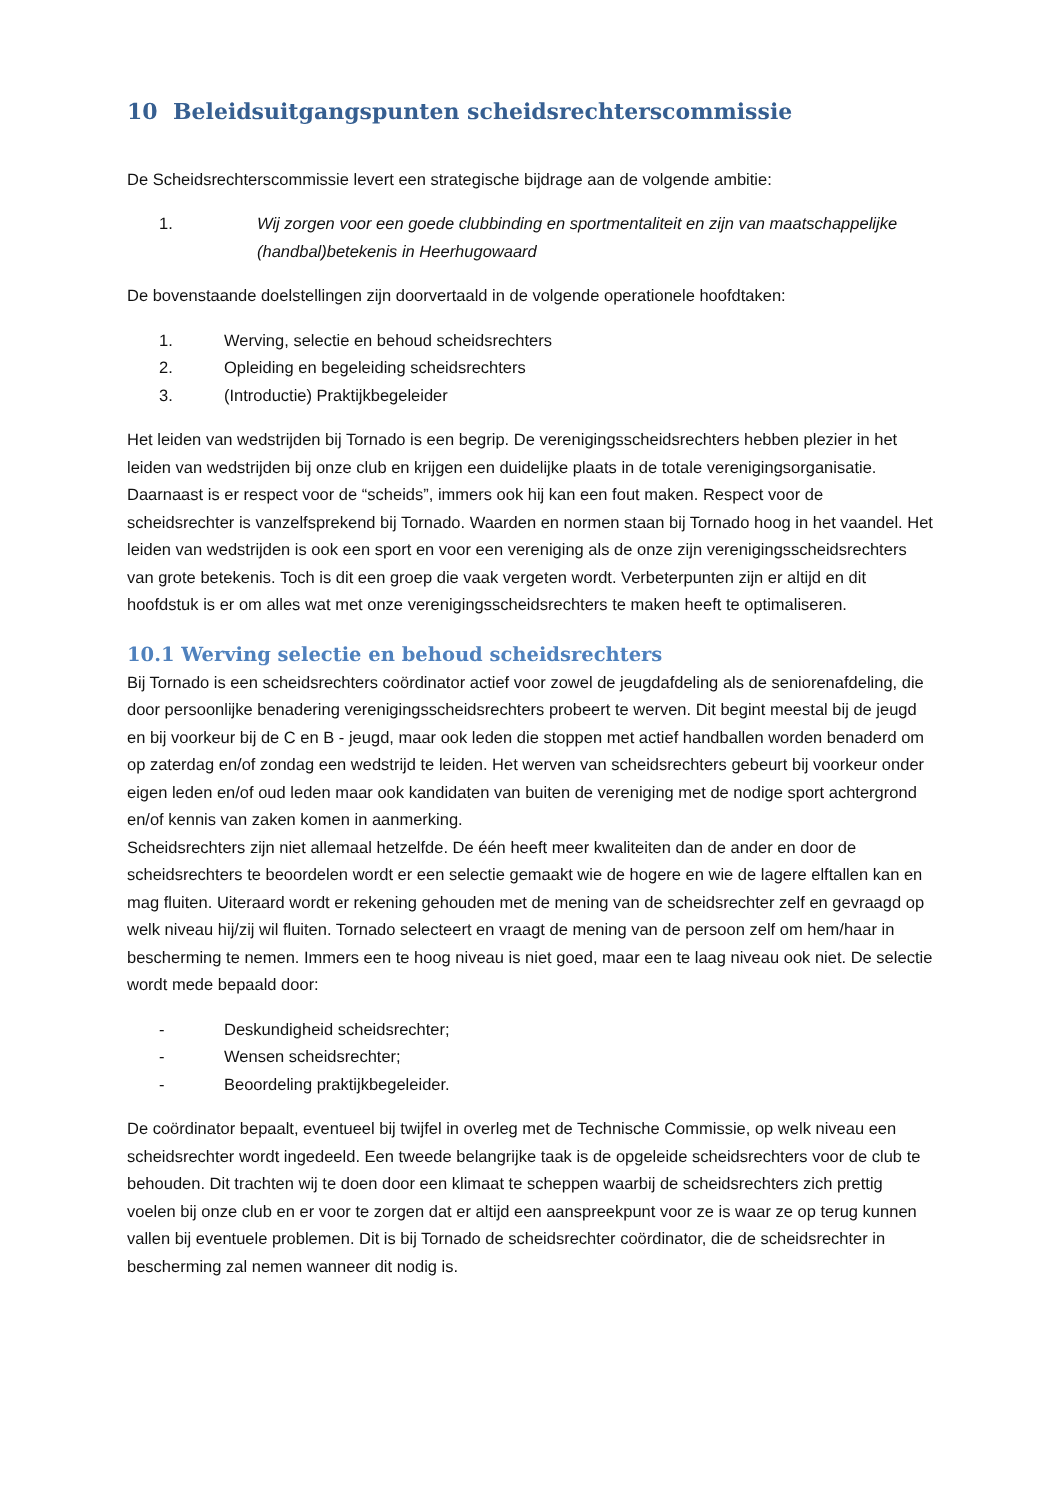10 Beleidsuitgangspunten scheidsrechterscommissie
De Scheidsrechterscommissie levert een strategische bijdrage aan de volgende ambitie:
1. Wij zorgen voor een goede clubbinding en sportmentaliteit en zijn van maatschappelijke (handbal)betekenis in Heerhugowaard
De bovenstaande doelstellingen zijn doorvertaald in de volgende operationele hoofdtaken:
1. Werving, selectie en behoud scheidsrechters
2. Opleiding en begeleiding scheidsrechters
3. (Introductie) Praktijkbegeleider
Het leiden van wedstrijden bij Tornado is een begrip. De verenigingsscheidsrechters hebben plezier in het leiden van wedstrijden bij onze club en krijgen een duidelijke plaats in de totale verenigingsorganisatie. Daarnaast is er respect voor de “scheids”, immers ook hij kan een fout maken. Respect voor de scheidsrechter is vanzelfsprekend bij Tornado. Waarden en normen staan bij Tornado hoog in het vaandel. Het leiden van wedstrijden is ook een sport en voor een vereniging als de onze zijn verenigingsscheidsrechters van grote betekenis. Toch is dit een groep die vaak vergeten wordt. Verbeterpunten zijn er altijd en dit hoofdstuk is er om alles wat met onze verenigingsscheidsrechters te maken heeft te optimaliseren.
10.1 Werving selectie en behoud scheidsrechters
Bij Tornado is een scheidsrechters coördinator actief voor zowel de jeugdafdeling als de seniorenafdeling, die door persoonlijke benadering verenigingsscheidsrechters probeert te werven. Dit begint meestal bij de jeugd en bij voorkeur bij de C en B - jeugd, maar ook leden die stoppen met actief handballen worden benaderd om op zaterdag en/of zondag een wedstrijd te leiden. Het werven van scheidsrechters gebeurt bij voorkeur onder eigen leden en/of oud leden maar ook kandidaten van buiten de vereniging met de nodige sport achtergrond en/of kennis van zaken komen in aanmerking.
Scheidsrechters zijn niet allemaal hetzelfde. De één heeft meer kwaliteiten dan de ander en door de scheidsrechters te beoordelen wordt er een selectie gemaakt wie de hogere en wie de lagere elftallen kan en mag fluiten. Uiteraard wordt er rekening gehouden met de mening van de scheidsrechter zelf en gevraagd op welk niveau hij/zij wil fluiten. Tornado selecteert en vraagt de mening van de persoon zelf om hem/haar in bescherming te nemen. Immers een te hoog niveau is niet goed, maar een te laag niveau ook niet. De selectie wordt mede bepaald door:
- Deskundigheid scheidsrechter;
- Wensen scheidsrechter;
- Beoordeling praktijkbegeleider.
De coördinator bepaalt, eventueel bij twijfel in overleg met de Technische Commissie, op welk niveau een scheidsrechter wordt ingedeeld. Een tweede belangrijke taak is de opgeleide scheidsrechters voor de club te behouden. Dit trachten wij te doen door een klimaat te scheppen waarbij de scheidsrechters zich prettig voelen bij onze club en er voor te zorgen dat er altijd een aanspreekpunt voor ze is waar ze op terug kunnen vallen bij eventuele problemen. Dit is bij Tornado de scheidsrechter coördinator, die de scheidsrechter in bescherming zal nemen wanneer dit nodig is.